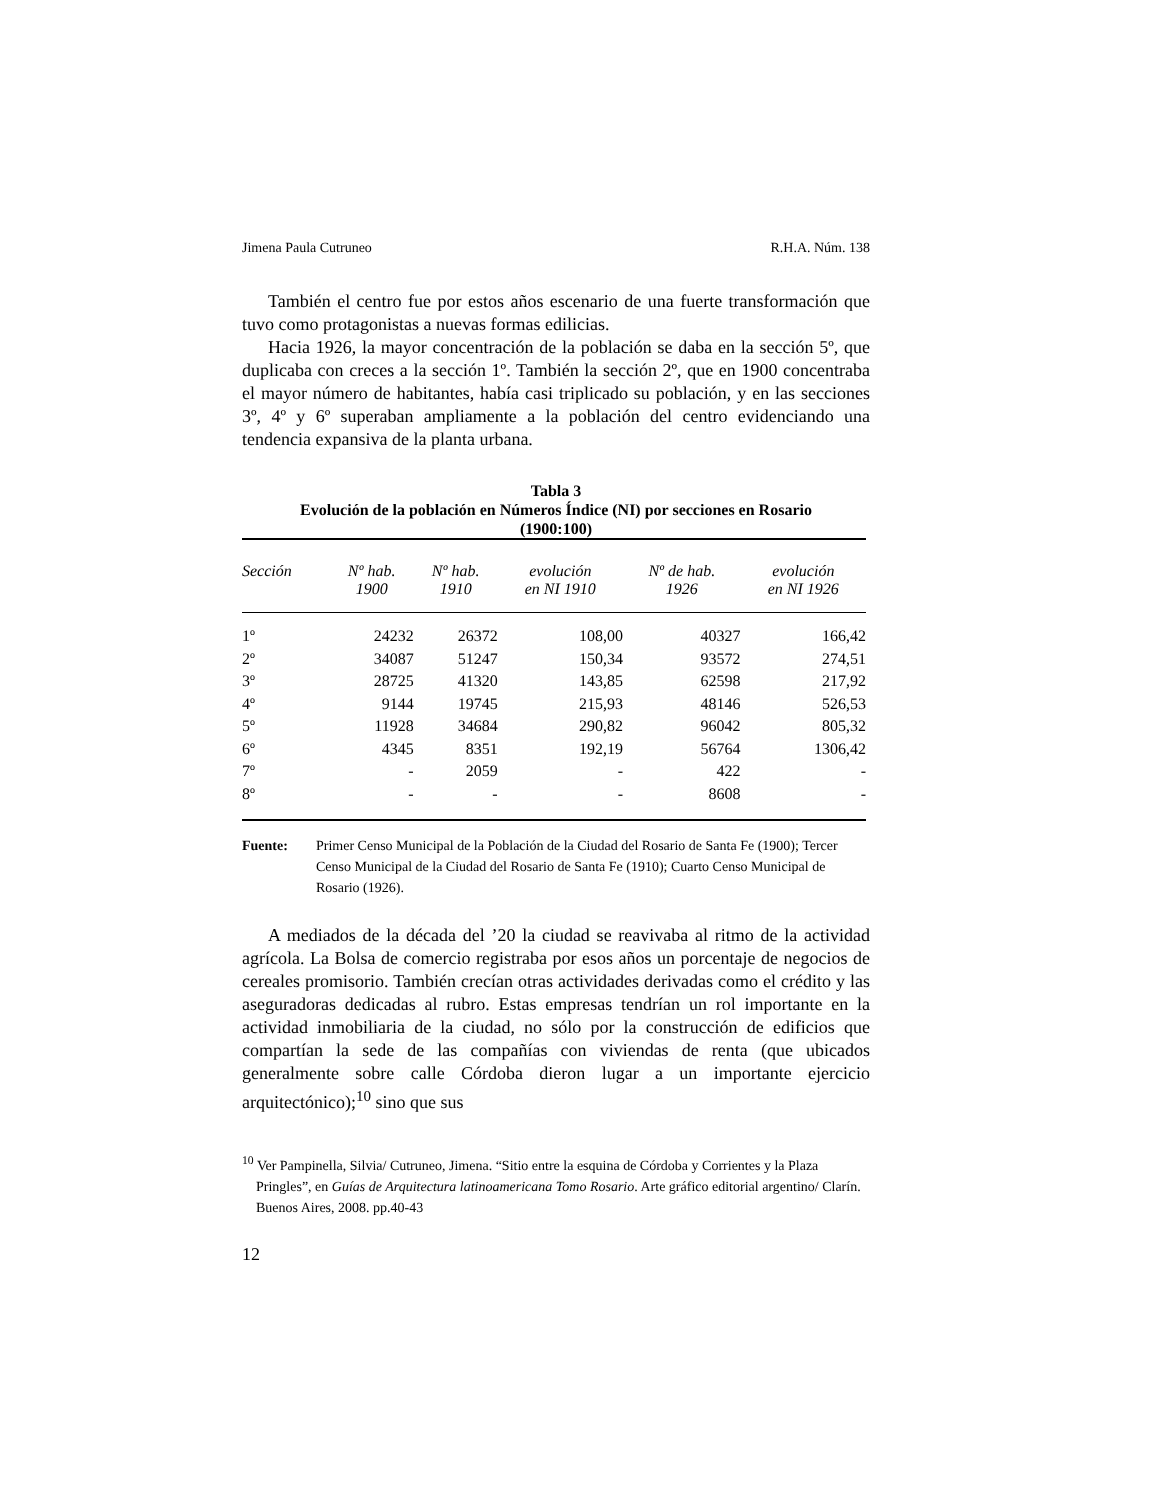Jimena Paula Cutruneo R.H.A. Núm. 138
También el centro fue por estos años escenario de una fuerte transformación que tuvo como protagonistas a nuevas formas edilicias.
Hacia 1926, la mayor concentración de la población se daba en la sección 5º, que duplicaba con creces a la sección 1º. También la sección 2º, que en 1900 concentraba el mayor número de habitantes, había casi triplicado su población, y en las secciones 3º, 4º y 6º superaban ampliamente a la población del centro evidenciando una tendencia expansiva de la planta urbana.
Tabla 3
Evolución de la población en Números Índice (NI) por secciones en Rosario
(1900:100)
| Sección | Nº hab. 1900 | Nº hab. 1910 | evolución en NI 1910 | Nº de hab. 1926 | evolución en NI 1926 |
| --- | --- | --- | --- | --- | --- |
| 1º | 24232 | 26372 | 108,00 | 40327 | 166,42 |
| 2º | 34087 | 51247 | 150,34 | 93572 | 274,51 |
| 3º | 28725 | 41320 | 143,85 | 62598 | 217,92 |
| 4º | 9144 | 19745 | 215,93 | 48146 | 526,53 |
| 5º | 11928 | 34684 | 290,82 | 96042 | 805,32 |
| 6º | 4345 | 8351 | 192,19 | 56764 | 1306,42 |
| 7º | - | 2059 | - | 422 | - |
| 8º | - | - | - | 8608 | - |
Fuente: Primer Censo Municipal de la Población de la Ciudad del Rosario de Santa Fe (1900); Tercer Censo Municipal de la Ciudad del Rosario de Santa Fe (1910); Cuarto Censo Municipal de Rosario (1926).
A mediados de la década del ’20 la ciudad se reavivaba al ritmo de la actividad agrícola. La Bolsa de comercio registraba por esos años un porcentaje de negocios de cereales promisorio. También crecían otras actividades derivadas como el crédito y las aseguradoras dedicadas al rubro. Estas empresas tendrían un rol importante en la actividad inmobiliaria de la ciudad, no sólo por la construcción de edificios que compartían la sede de las compañías con viviendas de renta (que ubicados generalmente sobre calle Córdoba dieron lugar a un importante ejercicio arquitectónico);<sup>10</sup> sino que sus
<sup>10</sup> Ver Pampinella, Silvia/ Cutruneo, Jimena. “Sitio entre la esquina de Córdoba y Corrientes y la Plaza Pringles”, en Guías de Arquitectura latinoamericana Tomo Rosario. Arte gráfico editorial argentino/ Clarín. Buenos Aires, 2008. pp.40-43
12